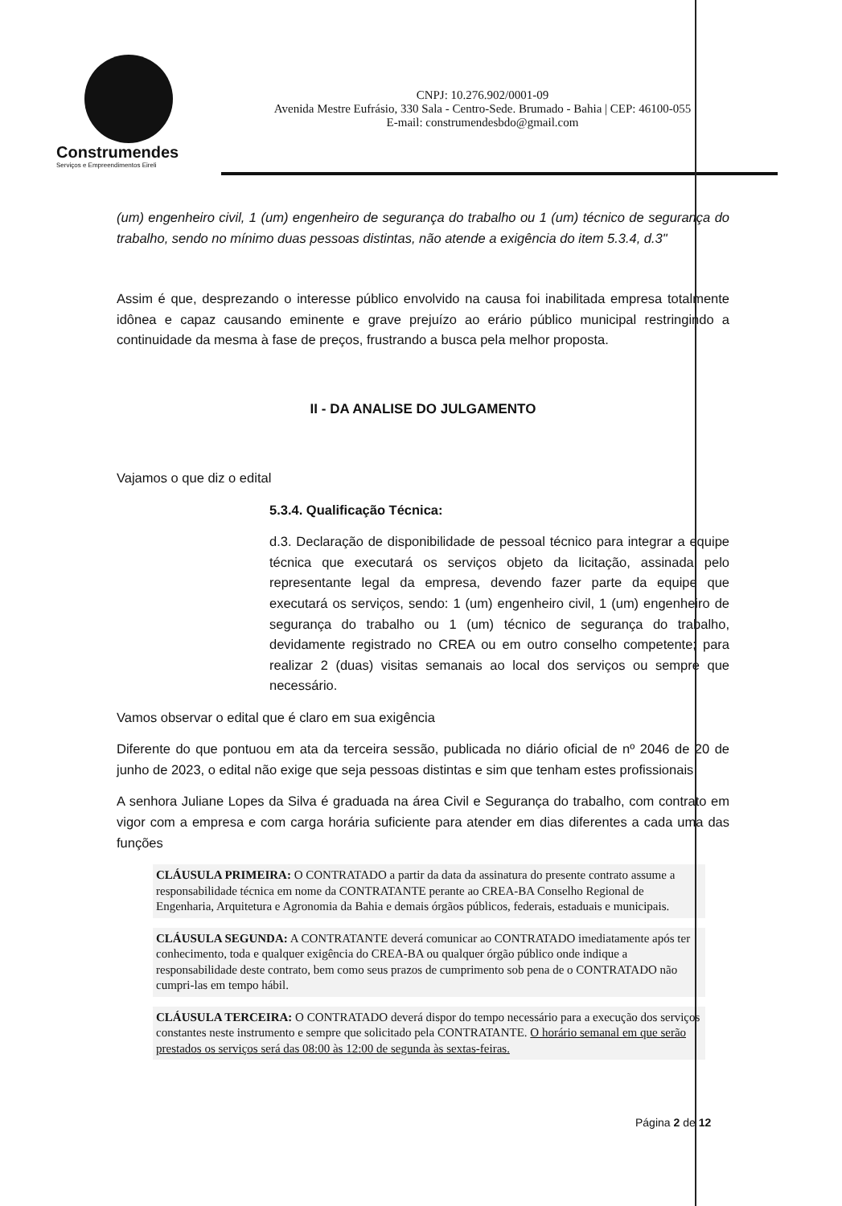Construmendes
Serviços e Empreendimentos Eireli
CNPJ: 10.276.902/0001-09
Avenida Mestre Eufrásio, 330 Sala - Centro-Sede. Brumado - Bahia | CEP: 46100-055
E-mail: construmendesbdo@gmail.com
(um) engenheiro civil, 1 (um) engenheiro de segurança do trabalho ou 1 (um) técnico de segurança do trabalho, sendo no mínimo duas pessoas distintas, não atende a exigência do item 5.3.4, d.3"
Assim é que, desprezando o interesse público envolvido na causa foi inabilitada empresa totalmente idônea e capaz causando eminente e grave prejuízo ao erário público municipal restringindo a continuidade da mesma à fase de preços, frustrando a busca pela melhor proposta.
II - DA ANALISE DO JULGAMENTO
Vajamos o que diz o edital
5.3.4. Qualificação Técnica:
d.3. Declaração de disponibilidade de pessoal técnico para integrar a equipe técnica que executará os serviços objeto da licitação, assinada pelo representante legal da empresa, devendo fazer parte da equipe que executará os serviços, sendo: 1 (um) engenheiro civil, 1 (um) engenheiro de segurança do trabalho ou 1 (um) técnico de segurança do trabalho, devidamente registrado no CREA ou em outro conselho competente; para realizar 2 (duas) visitas semanais ao local dos serviços ou sempre que necessário.
Vamos observar o edital que é claro em sua exigência
Diferente do que pontuou em ata da terceira sessão, publicada no diário oficial de nº 2046 de 20 de junho de 2023, o edital não exige que seja pessoas distintas e sim que tenham estes profissionais
A senhora Juliane Lopes da Silva é graduada na área Civil e Segurança do trabalho, com contrato em vigor com a empresa e com carga horária suficiente para atender em dias diferentes a cada uma das funções
CLÁUSULA PRIMEIRA: O CONTRATADO a partir da data da assinatura do presente contrato assume a responsabilidade técnica em nome da CONTRATANTE perante ao CREA-BA Conselho Regional de Engenharia, Arquitetura e Agronomia da Bahia e demais órgãos públicos, federais, estaduais e municipais.
CLÁUSULA SEGUNDA: A CONTRATANTE deverá comunicar ao CONTRATADO imediatamente após ter conhecimento, toda e qualquer exigência do CREA-BA ou qualquer órgão público onde indique a responsabilidade deste contrato, bem como seus prazos de cumprimento sob pena de o CONTRATADO não cumpri-las em tempo hábil.
CLÁUSULA TERCEIRA: O CONTRATADO deverá dispor do tempo necessário para a execução dos serviços constantes neste instrumento e sempre que solicitado pela CONTRATANTE. O horário semanal em que serão prestados os serviços será das 08:00 às 12:00 de segunda às sextas-feiras.
Página 2 de 12